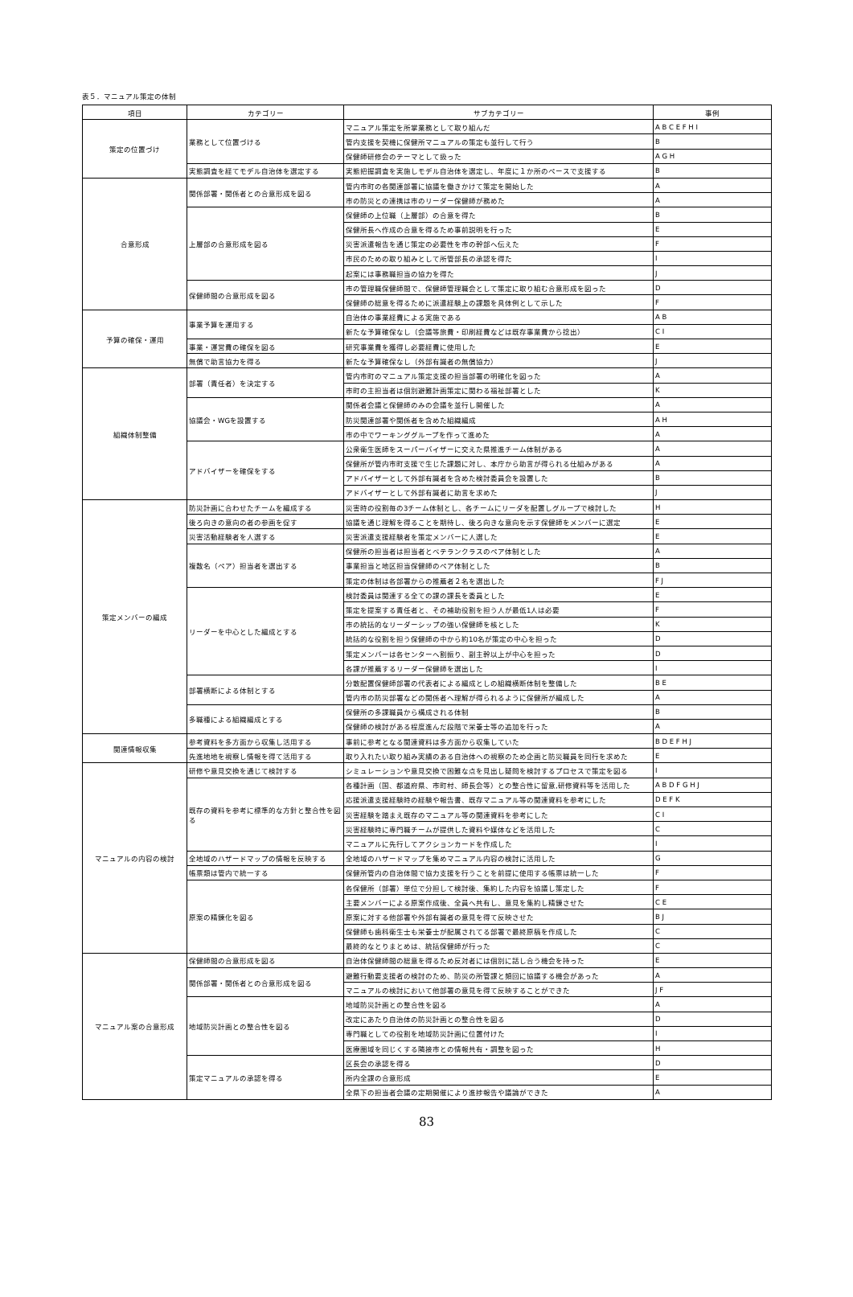表５．マニュアル策定の体制
| 項目 | カテゴリー | サブカテゴリー | 事例 |
| --- | --- | --- | --- |
| 策定の位置づけ | 業務として位置づける | マニュアル策定を所掌業務として取り組んだ | A B C E F H I |
| | | 管内支援を契機に保健所マニュアルの策定も並行して行う | B |
| | | 保健師研修会のテーマとして扱った | A G H |
| | 実態調査を経てモデル自治体を選定する | 実態把握調査を実施しモデル自治体を選定し、年度に１か所のペースで支援する | B |
| 合意形成 | 関係部署・関係者との合意形成を図る | 管内市町の各関連部署に協議を働きかけて策定を開始した | A |
| | | 市の防災との連携は市のリーダー保健師が務めた | A |
| | 上層部の合意形成を図る | 保健師の上位職（上層部）の合意を得た | B |
| | | 保健所長へ作成の合意を得るため事前説明を行った | E |
| | | 災害派遣報告を通じ策定の必要性を市の幹部へ伝えた | F |
| | | 市民のための取り組みとして所管部長の承認を得た | I |
| | | 起案には事務職担当の協力を得た | J |
| | 保健師間の合意形成を図る | 市の管理職保健師間で、保健師管理職会として策定に取り組む合意形成を図った | D |
| | | 保健師の総意を得るために派遣経験上の課題を具体例として示した | F |
| 予算の確保・運用 | 事業予算を運用する | 自治体の事業経費による実施である | A B |
| | | 新たな予算確保なし（会議等旅費・印刷経費などは既存事業費から捻出） | C I |
| | 事業・運営費の確保を図る | 研究事業費を獲得し必要経費に使用した | E |
| | 無償で助言協力を得る | 新たな予算確保なし（外部有識者の無償協力） | J |
| 組織体制整備 | 部署（責任者）を決定する | 管内市町のマニュアル策定支援の担当部署の明確化を図った | A |
| | | 市町の主担当者は個別避難計画策定に関わる福祉部署とした | K |
| | 協議会・WGを設置する | 関係者会議と保健師のみの会議を並行し開催した | A |
| | | 防災関連部署や関係者を含めた組織編成 | A H |
| | | 市の中でワーキンググループを作って進めた | A |
| | アドバイザーを確保をする | 公衆衛生医師をスーパーバイザーに交えた県推進チーム体制がある | A |
| | | 保健所が管内市町支援で生じた課題に対し、本庁から助言が得られる仕組みがある | A |
| | | アドバイザーとして外部有識者を含めた検討委員会を設置した | B |
| | | アドバイザーとして外部有識者に助言を求めた | J |
| 策定メンバーの編成 | 防災計画に合わせたチームを編成する | 災害時の役割毎の3チーム体制とし、各チームにリーダを配置しグループで検討した | H |
| | 後ろ向きの意向の者の参画を促す | 協議を通じ理解を得ることを期待し、後ろ向きな意向を示す保健師をメンバーに選定 | E |
| | 災害活動経験者を人選する | 災害派遣支援経験者を策定メンバーに人選した | E |
| | 複数名（ペア）担当者を選出する | 保健所の担当者は担当者とベテランクラスのペア体制とした | A |
| | | 事業担当と地区担当保健師のペア体制とした | B |
| | | 策定の体制は各部署からの推薦者２名を選出した | F J |
| | リーダーを中心とした編成とする | 検討委員は関連する全ての課の課長を委員とした | E |
| | | 策定を提案する責任者と、その補助役割を担う人が最低1人は必要 | F |
| | | 市の統括的なリーダーシップの強い保健師を核とした | K |
| | | 統括的な役割を担う保健師の中から約10名が策定の中心を担った | D |
| | | 策定メンバーは各センターへ割振り、副主幹以上が中心を担った | D |
| | | 各課が推薦するリーダー保健師を選出した | I |
| | 部署横断による体制とする | 分散配置保健師部署の代表者による編成としの組織横断体制を整備した | B E |
| | | 管内市の防災部署などの関係者へ理解が得られるように保健所が編成した | A |
| | 多職種による組織編成とする | 保健所の多課職員から構成される体制 | B |
| | | 保健師の検討がある程度進んだ段階で栄養士等の追加を行った | A |
| 関連情報収集 | 参考資料を多方面から収集し活用する | 事前に参考となる関連資料は多方面から収集していた | B D E F H J |
| | 先進地地を視察し情報を得て活用する | 取り入れたい取り組み実績のある自治体への視察のため企画と防災職員を同行を求めた | E |
| マニュアルの内容の検討 | 研修や意見交換を通じて検討する | シミュレーションや意見交換で困難な点を見出し疑問を検討するプロセスで策定を図る | I |
| | 既存の資料を参考に標準的な方針と整合性を図る | 各種計画（国、都道府県、市町村、師長会等）との整合性に留意,研修資料等を活用した | A B D F G H J |
| | | 応援派遣支援経験時の経験や報告書、既存マニュアル等の関連資料を参考にした | D E F K |
| | | 災害経験を踏まえ既存のマニュアル等の関連資料を参考にした | C I |
| | | 災害経験時に専門職チームが提供した資料や媒体などを活用した | C |
| | | マニュアルに先行してアクションカードを作成した | I |
| | 全地域のハザードマップの情報を反映する | 全地域のハザードマップを集めマニュアル内容の検討に活用した | G |
| | 帳票類は管内で統一する | 保健所管内の自治体間で協力支援を行うことを前提に使用する帳票は統一した | F |
| | 原案の精錬化を図る | 各保健所（部署）単位で分担して検討後、集約した内容を協議し策定した | F |
| | | 主要メンバーによる原案作成後、全員へ共有し、意見を集約し精錬させた | C E |
| | | 原案に対する他部署や外部有識者の意見を得て反映させた | B J |
| | | 保健師も歯科衛生士も栄養士が配属されてる部署で最終原稿を作成した | C |
| | | 最終的なとりまとめは、統括保健師が行った | C |
| マニュアル案の合意形成 | 保健師間の合意形成を図る | 自治体保健師間の総意を得るため反対者には個別に話し合う機会を持った | E |
| | 関係部署・関係者との合意形成を図る | 避難行動要支援者の検討のため、防災の所管課と頻回に協議する機会があった | A |
| | | マニュアルの検討において他部署の意見を得て反映することができた | J F |
| | 地域防災計画との整合性を図る | 地域防災計画との整合性を図る | A |
| | | 改定にあたり自治体の防災計画との整合性を図る | D |
| | | 専門職としての役割を地域防災計画に位置付けた | I |
| | | 医療圏域を同じくする隣接市との情報共有・調整を図った | H |
| | 策定マニュアルの承認を得る | 区長会の承認を得る | D |
| | | 所内全課の合意形成 | E |
| | | 全県下の担当者会議の定期開催により進捗報告や議論ができた | A |
83